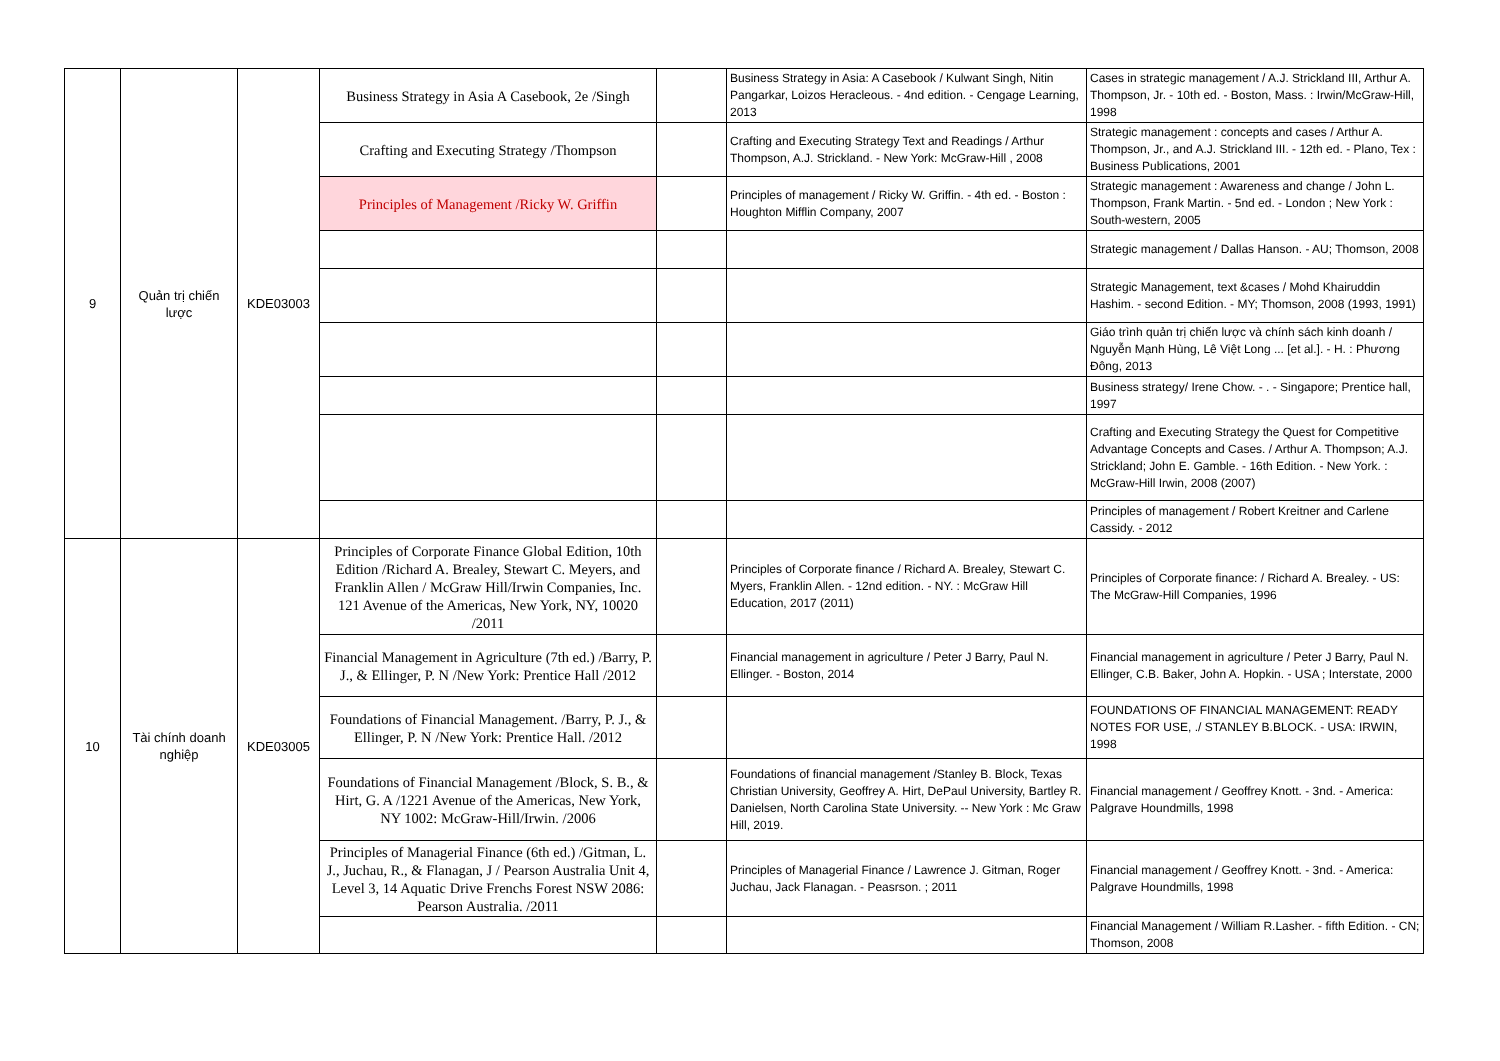| 9 | Quản trị chiến lược | KDE03003 | Business Strategy in Asia A Casebook, 2e /Singh | | Business Strategy in Asia: A Casebook / Kulwant Singh, Nitin Pangarkar, Loizos Heracleous. - 4nd edition. - Cengage Learning, 2013 | Cases in strategic management / A.J. Strickland III, Arthur A. Thompson, Jr. - 10th ed. - Boston, Mass. : Irwin/McGraw-Hill, 1998 |
| | | | Crafting and Executing Strategy /Thompson | | Crafting and Executing Strategy Text and Readings / Arthur Thompson, A.J. Strickland. - New York: McGraw-Hill , 2008 | Strategic management : concepts and cases / Arthur A. Thompson, Jr., and A.J. Strickland III. - 12th ed. - Plano, Tex : Business Publications, 2001 |
| | | | Principles of Management /Ricky W. Griffin | | Principles of management / Ricky W. Griffin. - 4th ed. - Boston : Houghton Mifflin Company, 2007 | Strategic management : Awareness and change / John L. Thompson, Frank Martin. - 5nd ed. - London ; New York : South-western, 2005 |
| | | | | | | Strategic management / Dallas Hanson. - AU; Thomson, 2008 |
| | | | | | | Strategic Management, text &cases / Mohd Khairuddin Hashim. - second Edition. - MY; Thomson, 2008 (1993, 1991) |
| | | | | | | Giáo trình quản trị chiến lược và chính sách kinh doanh / Nguyễn Mạnh Hùng, Lê Việt Long ... [et al.]. - H. : Phương Đông, 2013 |
| | | | | | | Business strategy/ Irene Chow. - . - Singapore; Prentice hall, 1997 |
| | | | | | | Crafting and Executing Strategy the Quest for Competitive Advantage Concepts and Cases. / Arthur A. Thompson; A.J. Strickland; John E. Gamble. - 16th Edition. - New York. : McGraw-Hill Irwin, 2008 (2007) |
| | | | | | | Principles of management / Robert Kreitner and Carlene Cassidy. - 2012 |
| 10 | Tài chính doanh nghiệp | KDE03005 | Principles of Corporate Finance Global Edition, 10th Edition /Richard A. Brealey, Stewart C. Meyers, and Franklin Allen / McGraw Hill/Irwin Companies, Inc. 121 Avenue of the Americas, New York, NY, 10020 /2011 | | Principles of Corporate finance / Richard A. Brealey, Stewart C. Myers, Franklin Allen. - 12nd edition. - NY. : McGraw Hill Education, 2017 (2011) | Principles of Corporate finance: / Richard A. Brealey. - US: The McGraw-Hill Companies, 1996 |
| | | | Financial Management in Agriculture (7th ed.) /Barry, P. J., & Ellinger, P. N /New York: Prentice Hall /2012 | | Financial management in agriculture / Peter J Barry, Paul N. Ellinger. - Boston, 2014 | Financial management in agriculture / Peter J Barry, Paul N. Ellinger, C.B. Baker, John A. Hopkin. - USA ; Interstate, 2000 |
| | | | Foundations of Financial Management. /Barry, P. J., & Ellinger, P. N /New York: Prentice Hall. /2012 | | | FOUNDATIONS OF FINANCIAL MANAGEMENT: READY NOTES FOR USE, ./ STANLEY B.BLOCK. - USA: IRWIN, 1998 |
| | | | Foundations of Financial Management /Block, S. B., & Hirt, G. A /1221 Avenue of the Americas, New York, NY 1002: McGraw-Hill/Irwin. /2006 | | Foundations of financial management /Stanley B. Block, Texas Christian University, Geoffrey A. Hirt, DePaul University, Bartley R. Danielsen, North Carolina State University. -- New York : Mc Graw Hill, 2019. | Financial management / Geoffrey Knott. - 3nd. - America: Palgrave Houndmills, 1998 |
| | | | Principles of Managerial Finance (6th ed.) /Gitman, L. J., Juchau, R., & Flanagan, J / Pearson Australia Unit 4, Level 3, 14 Aquatic Drive Frenchs Forest NSW 2086: Pearson Australia. /2011 | | Principles of Managerial Finance / Lawrence J. Gitman, Roger Juchau, Jack Flanagan. - Peasrson. ; 2011 | Financial management / Geoffrey Knott. - 3nd. - America: Palgrave Houndmills, 1998 |
| | | | | | | Financial Management / William R.Lasher. - fifth Edition. - CN; Thomson, 2008 |